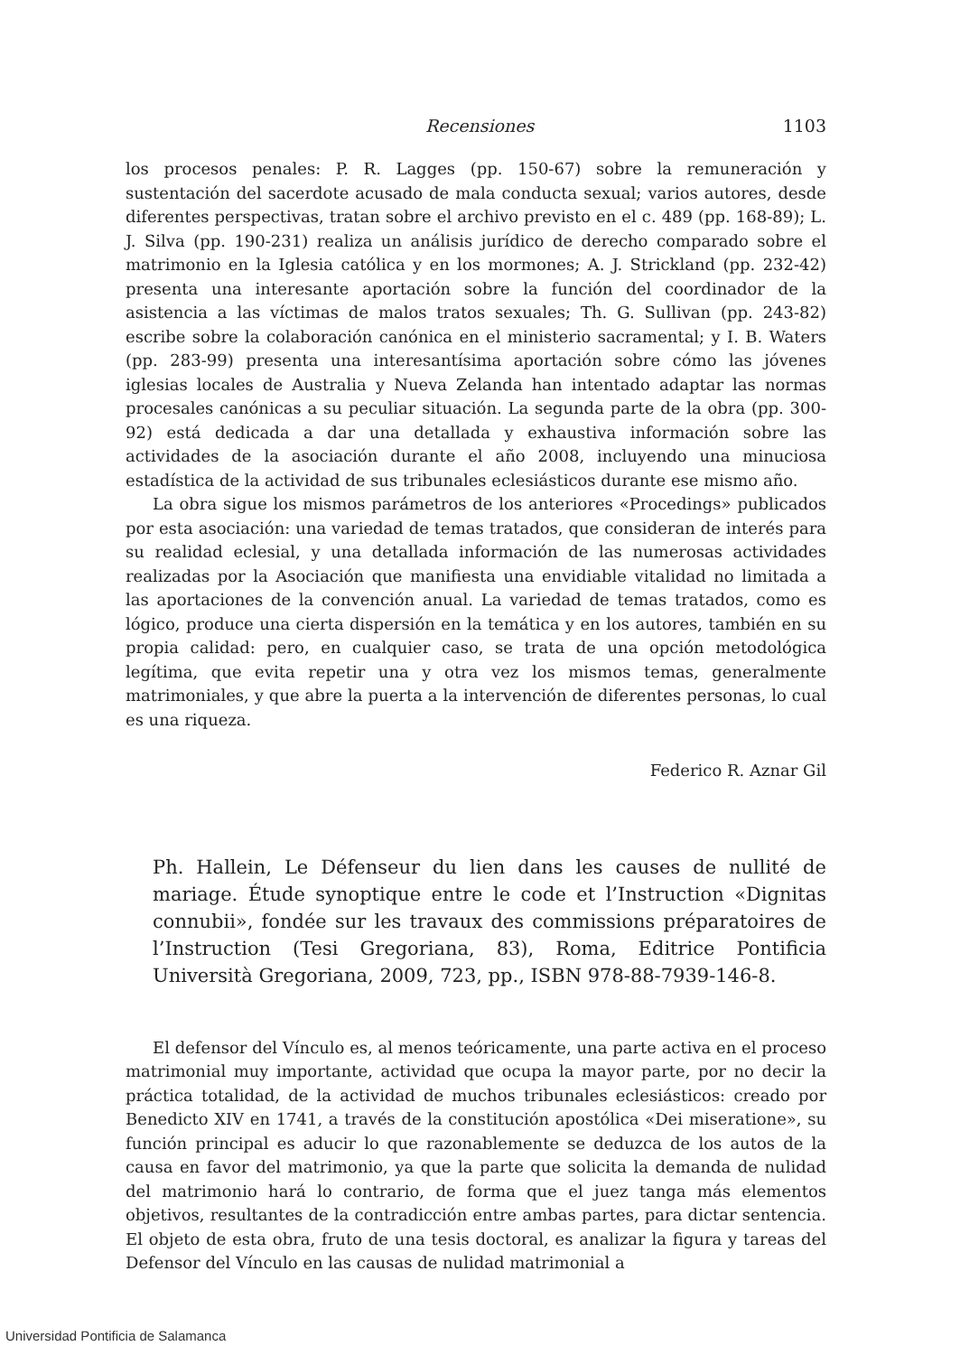Recensiones 1103
los procesos penales: P. R. Lagges (pp. 150-67) sobre la remuneración y sustentación del sacerdote acusado de mala conducta sexual; varios autores, desde diferentes perspectivas, tratan sobre el archivo previsto en el c. 489 (pp. 168-89); L. J. Silva (pp. 190-231) realiza un análisis jurídico de derecho comparado sobre el matrimonio en la Iglesia católica y en los mormones; A. J. Strickland (pp. 232-42) presenta una interesante aportación sobre la función del coordinador de la asistencia a las víctimas de malos tratos sexuales; Th. G. Sullivan (pp. 243-82) escribe sobre la colaboración canónica en el ministerio sacramental; y I. B. Waters (pp. 283-99) presenta una interesantísima aportación sobre cómo las jóvenes iglesias locales de Australia y Nueva Zelanda han intentado adaptar las normas procesales canónicas a su peculiar situación. La segunda parte de la obra (pp. 300-92) está dedicada a dar una detallada y exhaustiva información sobre las actividades de la asociación durante el año 2008, incluyendo una minuciosa estadística de la actividad de sus tribunales eclesiásticos durante ese mismo año.
La obra sigue los mismos parámetros de los anteriores «Procedings» publicados por esta asociación: una variedad de temas tratados, que consideran de interés para su realidad eclesial, y una detallada información de las numerosas actividades realizadas por la Asociación que manifiesta una envidiable vitalidad no limitada a las aportaciones de la convención anual. La variedad de temas tratados, como es lógico, produce una cierta dispersión en la temática y en los autores, también en su propia calidad: pero, en cualquier caso, se trata de una opción metodológica legítima, que evita repetir una y otra vez los mismos temas, generalmente matrimoniales, y que abre la puerta a la intervención de diferentes personas, lo cual es una riqueza.
Federico R. Aznar Gil
Ph. Hallein, Le Défenseur du lien dans les causes de nullité de mariage. Étude synoptique entre le code et l’Instruction «Dignitas connubii», fondée sur les travaux des commissions préparatoires de l’Instruction (Tesi Gregoriana, 83), Roma, Editrice Pontificia Università Gregoriana, 2009, 723, pp., ISBN 978-88-7939-146-8.
El defensor del Vínculo es, al menos teóricamente, una parte activa en el proceso matrimonial muy importante, actividad que ocupa la mayor parte, por no decir la práctica totalidad, de la actividad de muchos tribunales eclesiásticos: creado por Benedicto XIV en 1741, a través de la constitución apostólica «Dei miseratione», su función principal es aducir lo que razonablemente se deduzca de los autos de la causa en favor del matrimonio, ya que la parte que solicita la demanda de nulidad del matrimonio hará lo contrario, de forma que el juez tanga más elementos objetivos, resultantes de la contradicción entre ambas partes, para dictar sentencia. El objeto de esta obra, fruto de una tesis doctoral, es analizar la figura y tareas del Defensor del Vínculo en las causas de nulidad matrimonial a
Universidad Pontificia de Salamanca